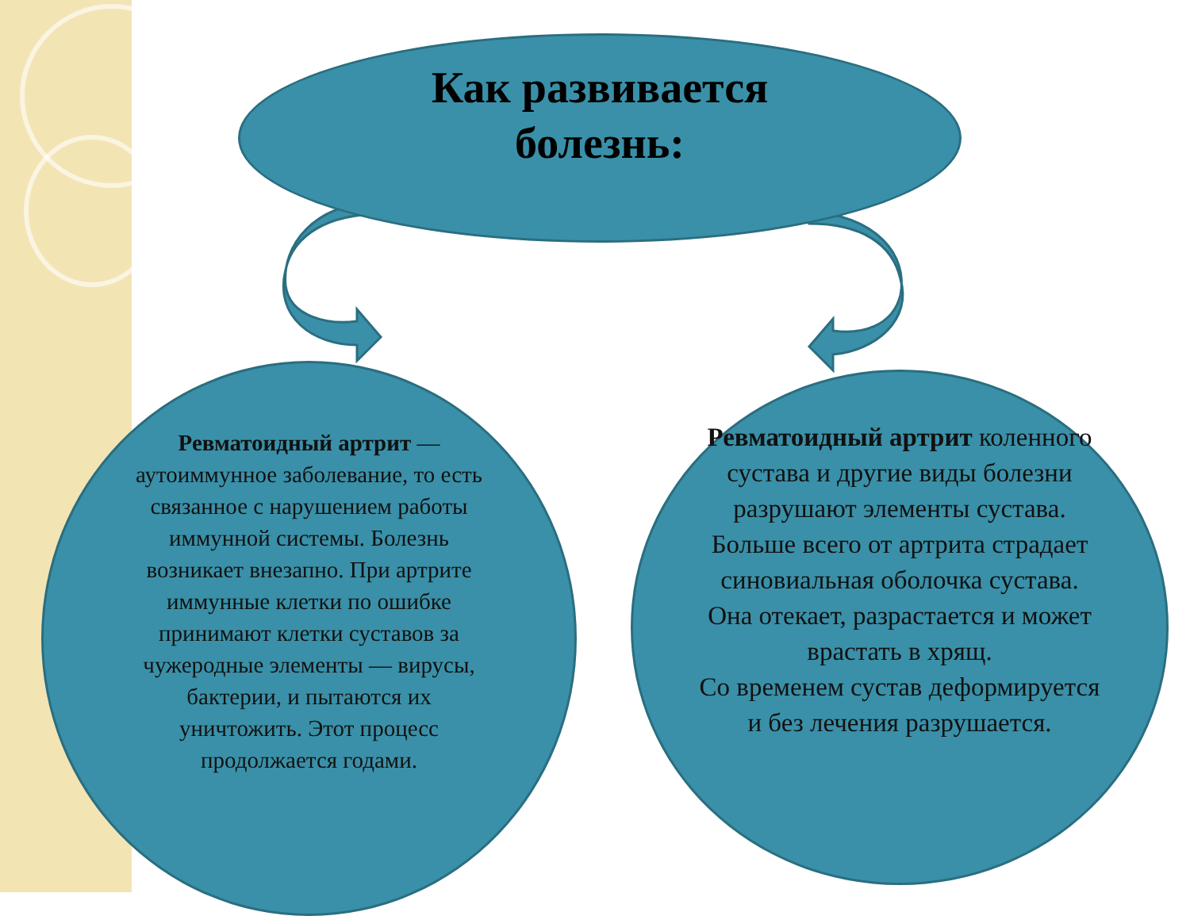Как развивается
болезнь:
Ревматоидный артрит — аутоиммунное заболевание, то есть связанное с нарушением работы иммунной системы. Болезнь возникает внезапно. При артрите иммунные клетки по ошибке принимают клетки суставов за чужеродные элементы — вирусы, бактерии, и пытаются их уничтожить. Этот процесс продолжается годами.
Ревматоидный артрит коленного сустава и другие виды болезни разрушают элементы сустава. Больше всего от артрита страдает синовиальная оболочка сустава. Она отекает, разрастается и может врастать в хрящ.
Со временем сустав деформируется и без лечения разрушается.